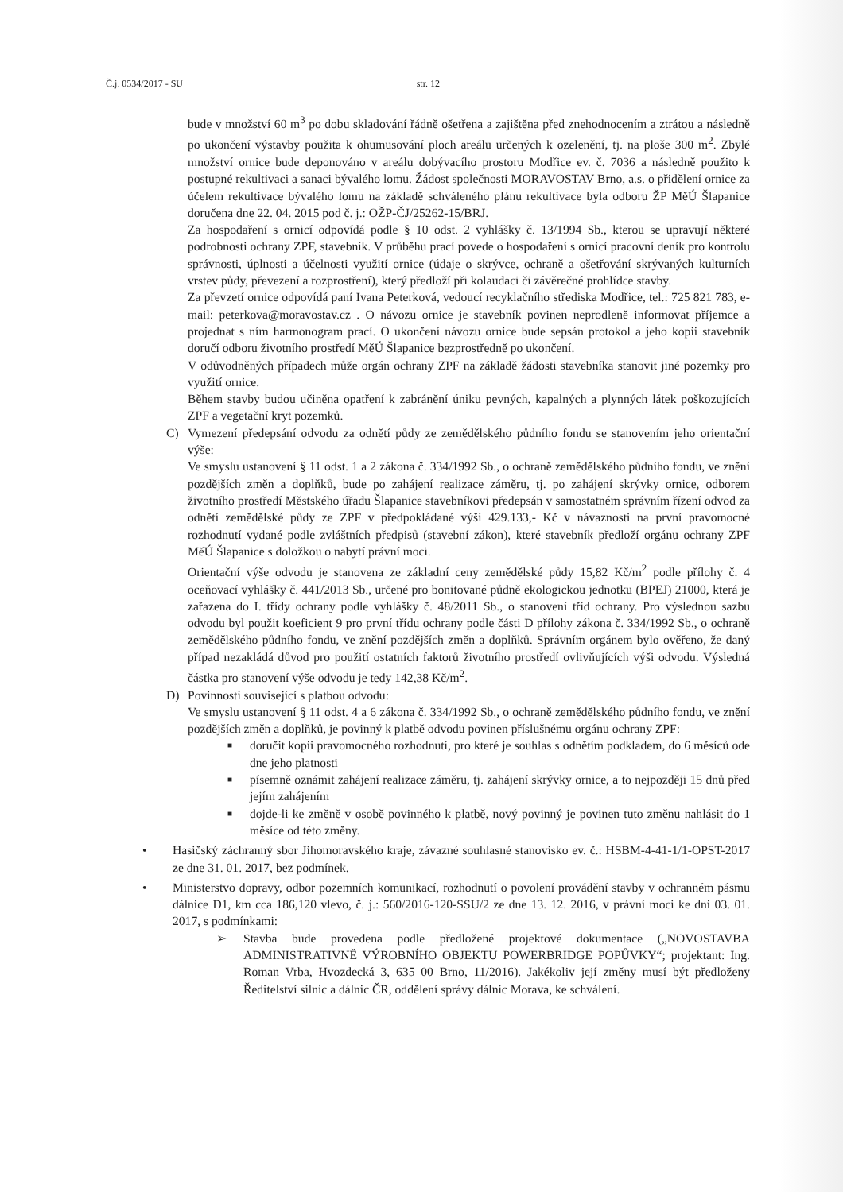Č.j. 0534/2017 - SU str. 12
bude v množství 60 m<sup>3</sup> po dobu skladování řádně ošetřena a zajištěna před znehodnocením a ztrátou a následně po ukončení výstavby použita k ohumusování ploch areálu určených k ozelenění, tj. na ploše 300 m<sup>2</sup>. Zbylé množství ornice bude deponováno v areálu dobývacího prostoru Modřice ev. č. 7036 a následně použito k postupné rekultivaci a sanaci bývalého lomu. Žádost společnosti MORAVOSTAV Brno, a.s. o přidělení ornice za účelem rekultivace bývalého lomu na základě schváleného plánu rekultivace byla odboru ŽP MěÚ Šlapanice doručena dne 22. 04. 2015 pod č. j.: OŽP-ČJ/25262-15/BRJ.
Za hospodaření s ornicí odpovídá podle § 10 odst. 2 vyhlášky č. 13/1994 Sb., kterou se upravují některé podrobnosti ochrany ZPF, stavebník. V průběhu prací povede o hospodaření s ornicí pracovní deník pro kontrolu správnosti, úplnosti a účelnosti využití ornice (údaje o skrývce, ochraně a ošetřování skrývaných kulturních vrstev půdy, převezení a rozprostření), který předloží při kolaudaci či závěrečné prohlídce stavby.
Za převzetí ornice odpovídá paní Ivana Peterková, vedoucí recyklačního střediska Modřice, tel.: 725 821 783, e-mail: peterkova@moravostav.cz . O návozu ornice je stavebník povinen neprodleně informovat příjemce a projednat s ním harmonogram prací. O ukončení návozu ornice bude sepsán protokol a jeho kopii stavebník doručí odboru životního prostředí MěÚ Šlapanice bezprostředně po ukončení.
V odůvodněných případech může orgán ochrany ZPF na základě žádosti stavebníka stanovit jiné pozemky pro využití ornice.
Během stavby budou učiněna opatření k zabránění úniku pevných, kapalných a plynných látek poškozujících ZPF a vegetační kryt pozemků.
C) Vymezení předepsání odvodu za odnětí půdy ze zemědělského půdního fondu se stanovením jeho orientační výše:
Ve smyslu ustanovení § 11 odst. 1 a 2 zákona č. 334/1992 Sb., o ochraně zemědělského půdního fondu, ve znění pozdějších změn a doplňků, bude po zahájení realizace záměru, tj. po zahájení skrývky ornice, odborem životního prostředí Městského úřadu Šlapanice stavebníkovi předepsán v samostatném správním řízení odvod za odnětí zemědělské půdy ze ZPF v předpokládané výši 429.133,- Kč v návaznosti na první pravomocné rozhodnutí vydané podle zvláštních předpisů (stavební zákon), které stavebník předloží orgánu ochrany ZPF MěÚ Šlapanice s doložkou o nabytí právní moci.
Orientační výše odvodu je stanovena ze základní ceny zemědělské půdy 15,82 Kč/m<sup>2</sup> podle přílohy č. 4 oceňovací vyhlášky č. 441/2013 Sb., určené pro bonitované půdně ekologickou jednotku (BPEJ) 21000, která je zařazena do I. třídy ochrany podle vyhlášky č. 48/2011 Sb., o stanovení tříd ochrany. Pro výslednou sazbu odvodu byl použit koeficient 9 pro první třídu ochrany podle části D přílohy zákona č. 334/1992 Sb., o ochraně zemědělského půdního fondu, ve znění pozdějších změn a doplňků. Správním orgánem bylo ověřeno, že daný případ nezakládá důvod pro použití ostatních faktorů životního prostředí ovlivňujících výši odvodu. Výsledná částka pro stanovení výše odvodu je tedy 142,38 Kč/m<sup>2</sup>.
D) Povinnosti související s platbou odvodu:
Ve smyslu ustanovení § 11 odst. 4 a 6 zákona č. 334/1992 Sb., o ochraně zemědělského půdního fondu, ve znění pozdějších změn a doplňků, je povinný k platbě odvodu povinen příslušnému orgánu ochrany ZPF:
■
doručit kopii pravomocného rozhodnutí, pro které je souhlas s odnětím podkladem, do 6 měsíců ode dne jeho platnosti
■
písemně oznámit zahájení realizace záměru, tj. zahájení skrývky ornice, a to nejpozději 15 dnů před jejím zahájením
■
dojde-li ke změně v osobě povinného k platbě, nový povinný je povinen tuto změnu nahlásit do 1 měsíce od této změny.
• Hasičský záchranný sbor Jihomoravského kraje, závazné souhlasné stanovisko ev. č.: HSBM-4-41-1/1-OPST-2017 ze dne 31. 01. 2017, bez podmínek.
• Ministerstvo dopravy, odbor pozemních komunikací, rozhodnutí o povolení provádění stavby v ochranném pásmu dálnice D1, km cca 186,120 vlevo, č. j.: 560/2016-120-SSU/2 ze dne 13. 12. 2016, v právní moci ke dni 03. 01. 2017, s podmínkami:
➢ Stavba bude provedena podle předložené projektové dokumentace („NOVOSTAVBA ADMINISTRATIVNĚ VÝROBNÍHO OBJEKTU POWERBRIDGE POPŮVKY“; projektant: Ing. Roman Vrba, Hvozdecká 3, 635 00 Brno, 11/2016). Jakékoliv její změny musí být předloženy Ředitelství silnic a dálnic ČR, oddělení správy dálnic Morava, ke schválení.